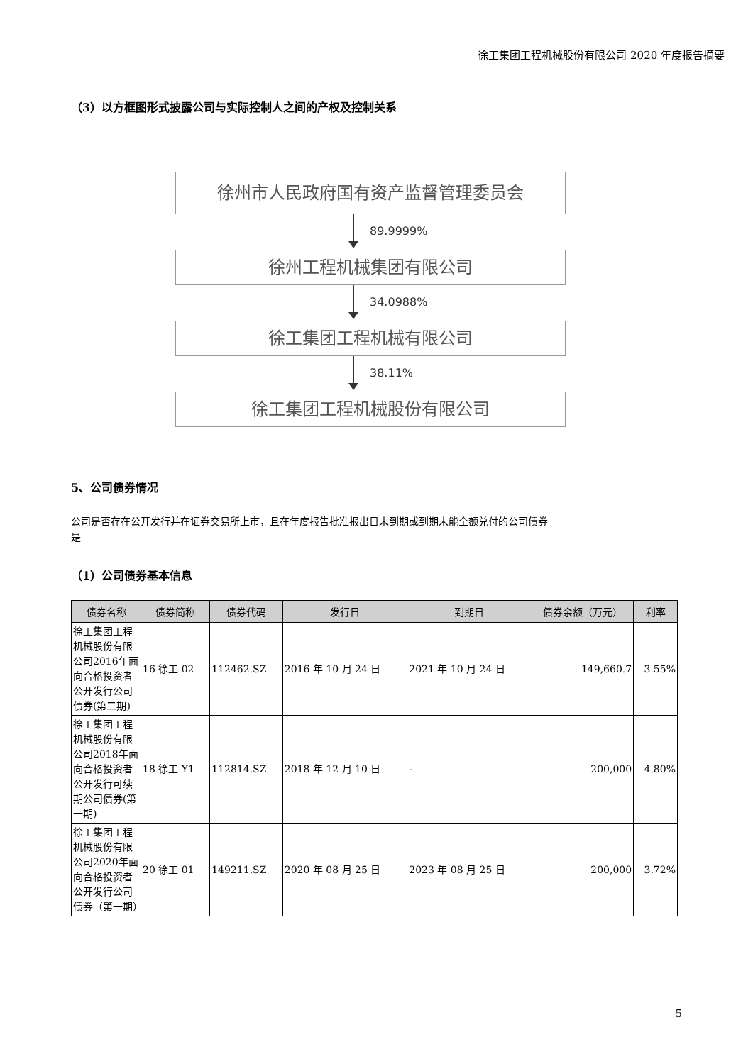徐工集团工程机械股份有限公司 2020 年度报告摘要
（3）以方框图形式披露公司与实际控制人之间的产权及控制关系
徐州市人民政府国有资产监督管理委员会
89.9999%
徐州工程机械集团有限公司
34.0988%
徐工集团工程机械有限公司
38.11%
徐工集团工程机械股份有限公司
5、公司债券情况
公司是否存在公开发行并在证券交易所上市，且在年度报告批准报出日未到期或到期未能全额兑付的公司债券
是
（1）公司债券基本信息
| 债券名称 | 债券简称 | 债券代码 | 发行日 | 到期日 | 债券余额（万元） | 利率 |
| --- | --- | --- | --- | --- | --- | --- |
| 徐工集团工程机械股份有限公司2016年面向合格投资者公开发行公司债券(第二期) | 16 徐工 02 | 112462.SZ | 2016 年 10 月 24 日 | 2021 年 10 月 24 日 | 149,660.7 | 3.55% |
| 徐工集团工程机械股份有限公司2018年面向合格投资者公开发行可续期公司债券(第一期) | 18 徐工 Y1 | 112814.SZ | 2018 年 12 月 10 日 | - | 200,000 | 4.80% |
| 徐工集团工程机械股份有限公司2020年面向合格投资者公开发行公司债券（第一期） | 20 徐工 01 | 149211.SZ | 2020 年 08 月 25 日 | 2023 年 08 月 25 日 | 200,000 | 3.72% |
5